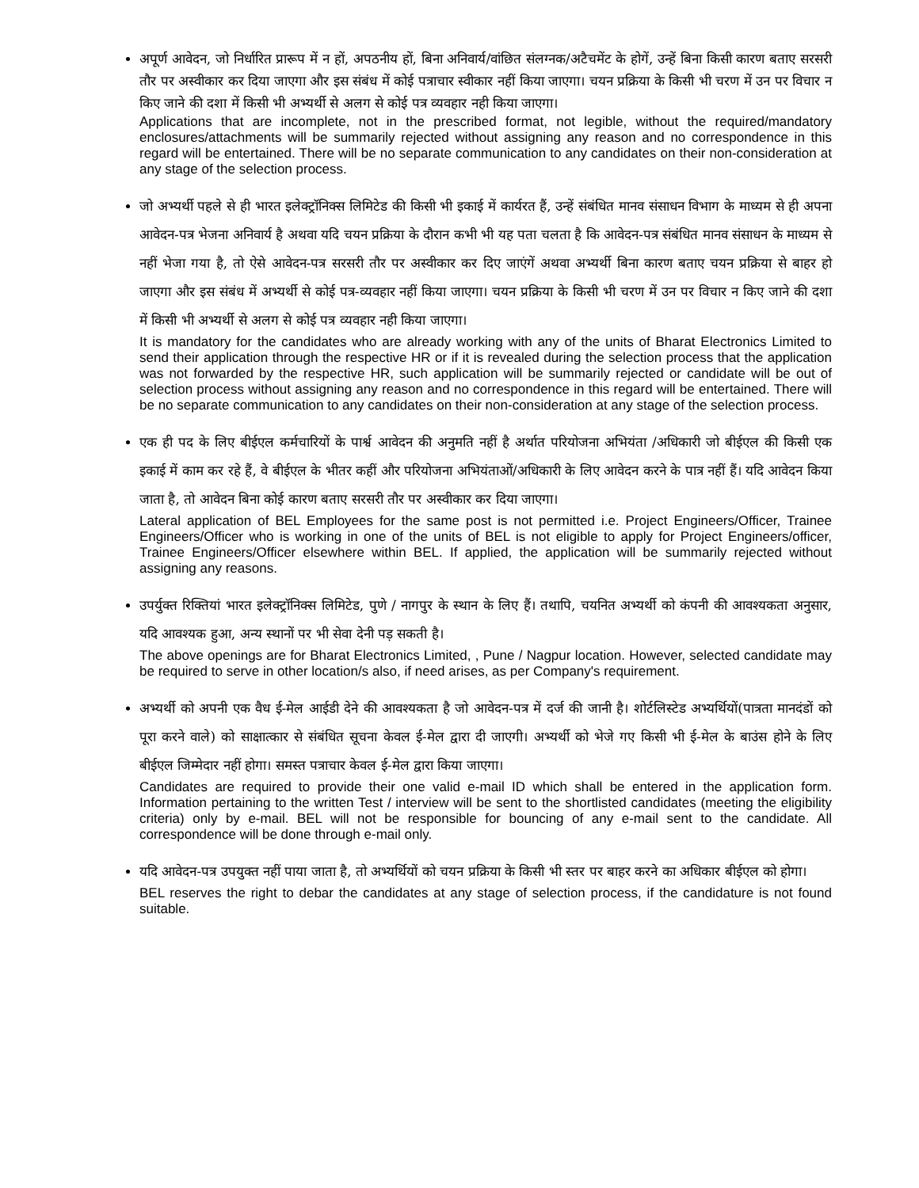अपूर्ण आवेदन, जो निर्धारित प्रारूप में न हों, अपठनीय हों, बिना अनिवार्य/वांछित संलग्नक/अटैचमेंट के होगें, उन्हें बिना किसी कारण बताए सरसरी तौर पर अस्वीकार कर दिया जाएगा और इस संबंध में कोई पत्राचार स्वीकार नहीं किया जाएगा। चयन प्रक्रिया के किसी भी चरण में उन पर विचार न किए जाने की दशा में किसी भी अभ्यर्थी से अलग से कोई पत्र व्यवहार नही किया जाएगा।
Applications that are incomplete, not in the prescribed format, not legible, without the required/mandatory enclosures/attachments will be summarily rejected without assigning any reason and no correspondence in this regard will be entertained. There will be no separate communication to any candidates on their non-consideration at any stage of the selection process.
जो अभ्यर्थी पहले से ही भारत इलेक्ट्रॉनिक्स लिमिटेड की किसी भी इकाई में कार्यरत हैं, उन्हें संबंधित मानव संसाधन विभाग के माध्यम से ही अपना आवेदन-पत्र भेजना अनिवार्य है अथवा यदि चयन प्रक्रिया के दौरान कभी भी यह पता चलता है कि आवेदन-पत्र संबंधित मानव संसाधन के माध्यम से नहीं भेजा गया है, तो ऐसे आवेदन-पत्र सरसरी तौर पर अस्वीकार कर दिए जाएंगें अथवा अभ्यर्थी बिना कारण बताए चयन प्रक्रिया से बाहर हो जाएगा और इस संबंध में अभ्यर्थी से कोई पत्र-व्यवहार नहीं किया जाएगा। चयन प्रक्रिया के किसी भी चरण में उन पर विचार न किए जाने की दशा में किसी भी अभ्यर्थी से अलग से कोई पत्र व्यवहार नही किया जाएगा।
It is mandatory for the candidates who are already working with any of the units of Bharat Electronics Limited to send their application through the respective HR or if it is revealed during the selection process that the application was not forwarded by the respective HR, such application will be summarily rejected or candidate will be out of selection process without assigning any reason and no correspondence in this regard will be entertained. There will be no separate communication to any candidates on their non-consideration at any stage of the selection process.
एक ही पद के लिए बीईएल कर्मचारियों के पार्श्व आवेदन की अनुमति नहीं है अर्थात परियोजना अभियंता /अधिकारी जो बीईएल की किसी एक इकाई में काम कर रहे हैं, वे बीईएल के भीतर कहीं और परियोजना अभियंताओं/अधिकारी के लिए आवेदन करने के पात्र नहीं हैं। यदि आवेदन किया जाता है, तो आवेदन बिना कोई कारण बताए सरसरी तौर पर अस्वीकार कर दिया जाएगा।
Lateral application of BEL Employees for the same post is not permitted i.e. Project Engineers/Officer, Trainee Engineers/Officer who is working in one of the units of BEL is not eligible to apply for Project Engineers/officer, Trainee Engineers/Officer elsewhere within BEL. If applied, the application will be summarily rejected without assigning any reasons.
उपर्युक्त रिक्तियां भारत इलेक्ट्रॉनिक्स लिमिटेड, पुणे / नागपुर के स्थान के लिए हैं। तथापि, चयनित अभ्यर्थी को कंपनी की आवश्यकता अनुसार, यदि आवश्यक हुआ, अन्य स्थानों पर भी सेवा देनी पड़ सकती है।
The above openings are for Bharat Electronics Limited, , Pune / Nagpur location. However, selected candidate may be required to serve in other location/s also, if need arises, as per Company's requirement.
अभ्यर्थी को अपनी एक वैध ई-मेल आईडी देने की आवश्यकता है जो आवेदन-पत्र में दर्ज की जानी है। शोर्टलिस्टेड अभ्यर्थियों(पात्रता मानदंडों को पूरा करने वाले) को साक्षात्कार से संबंधित सूचना केवल ई-मेल द्वारा दी जाएगी। अभ्यर्थी को भेजे गए किसी भी ई-मेल के बाउंस होने के लिए बीईएल जिम्मेदार नहीं होगा। समस्त पत्राचार केवल ई-मेल द्वारा किया जाएगा।
Candidates are required to provide their one valid e-mail ID which shall be entered in the application form. Information pertaining to the written Test / interview will be sent to the shortlisted candidates (meeting the eligibility criteria) only by e-mail. BEL will not be responsible for bouncing of any e-mail sent to the candidate. All correspondence will be done through e-mail only.
यदि आवेदन-पत्र उपयुक्त नहीं पाया जाता है, तो अभ्यर्थियों को चयन प्रक्रिया के किसी भी स्तर पर बाहर करने का अधिकार बीईएल को होगा।
BEL reserves the right to debar the candidates at any stage of selection process, if the candidature is not found suitable.